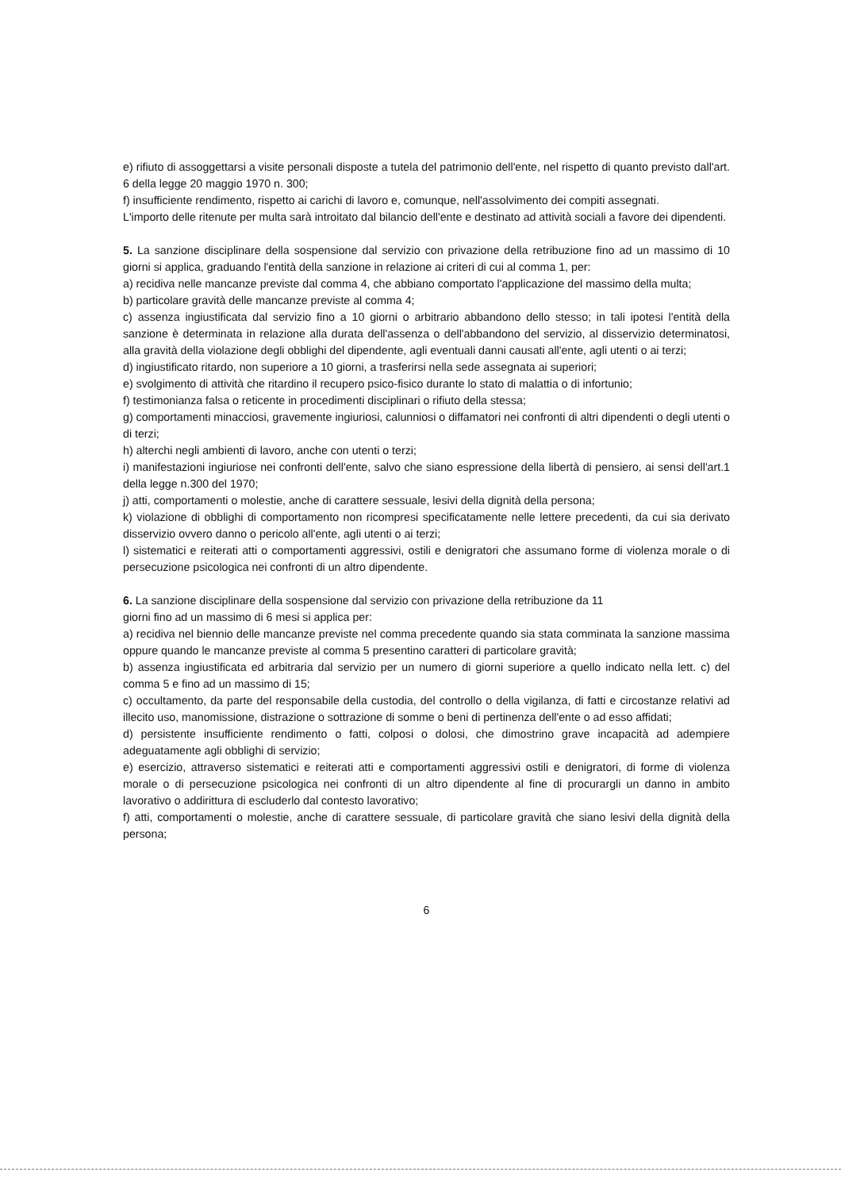e) rifiuto di assoggettarsi a visite personali disposte a tutela del patrimonio dell'ente, nel rispetto di quanto previsto dall'art. 6 della legge 20 maggio 1970 n. 300;
f) insufficiente rendimento, rispetto ai carichi di lavoro e, comunque, nell'assolvimento dei compiti assegnati.
L'importo delle ritenute per multa sarà introitato dal bilancio dell'ente e destinato ad attività sociali a favore dei dipendenti.
5. La sanzione disciplinare della sospensione dal servizio con privazione della retribuzione fino ad un massimo di 10 giorni si applica, graduando l'entità della sanzione in relazione ai criteri di cui al comma 1, per:
a) recidiva nelle mancanze previste dal comma 4, che abbiano comportato l'applicazione del massimo della multa;
b) particolare gravità delle mancanze previste al comma 4;
c) assenza ingiustificata dal servizio fino a 10 giorni o arbitrario abbandono dello stesso; in tali ipotesi l'entità della sanzione è determinata in relazione alla durata dell'assenza o dell'abbandono del servizio, al disservizio determinatosi, alla gravità della violazione degli obblighi del dipendente, agli eventuali danni causati all'ente, agli utenti o ai terzi;
d) ingiustificato ritardo, non superiore a 10 giorni, a trasferirsi nella sede assegnata ai superiori;
e) svolgimento di attività che ritardino il recupero psico-fisico durante lo stato di malattia o di infortunio;
f) testimonianza falsa o reticente in procedimenti disciplinari o rifiuto della stessa;
g) comportamenti minacciosi, gravemente ingiuriosi, calunniosi o diffamatori nei confronti di altri dipendenti o degli utenti o di terzi;
h) alterchi negli ambienti di lavoro, anche con utenti o terzi;
i) manifestazioni ingiuriose nei confronti dell'ente, salvo che siano espressione della libertà di pensiero, ai sensi dell'art.1 della legge n.300 del 1970;
j) atti, comportamenti o molestie, anche di carattere sessuale, lesivi della dignità della persona;
k) violazione di obblighi di comportamento non ricompresi specificatamente nelle lettere precedenti, da cui sia derivato disservizio ovvero danno o pericolo all'ente, agli utenti o ai terzi;
l) sistematici e reiterati atti o comportamenti aggressivi, ostili e denigratori che assumano forme di violenza morale o di persecuzione psicologica nei confronti di un altro dipendente.
6. La sanzione disciplinare della sospensione dal servizio con privazione della retribuzione da 11
giorni fino ad un massimo di 6 mesi si applica per:
a) recidiva nel biennio delle mancanze previste nel comma precedente quando sia stata comminata la sanzione massima oppure quando le mancanze previste al comma 5 presentino caratteri di particolare gravità;
b) assenza ingiustificata ed arbitraria dal servizio per un numero di giorni superiore a quello indicato nella lett. c) del comma 5 e fino ad un massimo di 15;
c) occultamento, da parte del responsabile della custodia, del controllo o della vigilanza, di fatti e circostanze relativi ad illecito uso, manomissione, distrazione o sottrazione di somme o beni di pertinenza dell'ente o ad esso affidati;
d) persistente insufficiente rendimento o fatti, colposi o dolosi, che dimostrino grave incapacità ad adempiere adeguatamente agli obblighi di servizio;
e) esercizio, attraverso sistematici e reiterati atti e comportamenti aggressivi ostili e denigratori, di forme di violenza morale o di persecuzione psicologica nei confronti di un altro dipendente al fine di procurargli un danno in ambito lavorativo o addirittura di escluderlo dal contesto lavorativo;
f) atti, comportamenti o molestie, anche di carattere sessuale, di particolare gravità che siano lesivi della dignità della persona;
6